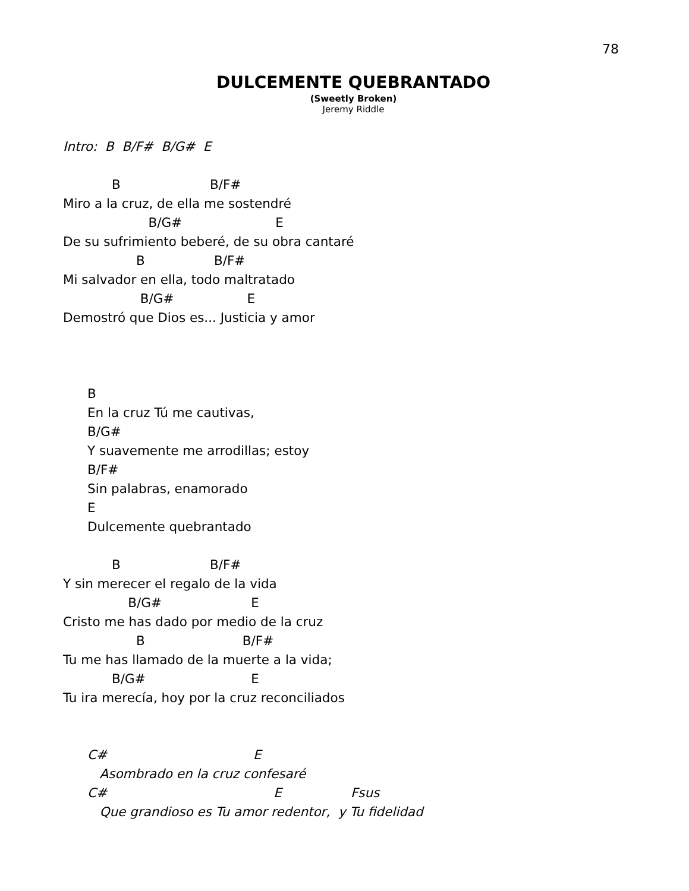78
DULCEMENTE QUEBRANTADO
(Sweetly Broken)
Jeremy Riddle
Intro: B B/F# B/G# E B B/F# Miro a la cruz, de ella me sostendré B/G# E De su sufrimiento beberé, de su obra cantaré B B/F# Mi salvador en ella, todo maltratado B/G# E Demostró que Dios es... Justicia y amor B En la cruz Tú me cautivas, B/G# Y suavemente me arrodillas; estoy B/F# Sin palabras, enamorado E Dulcemente quebrantado B B/F# Y sin merecer el regalo de la vida B/G# E Cristo me has dado por medio de la cruz B B/F# Tu me has llamado de la muerte a la vida; B/G# E Tu ira merecía, hoy por la cruz reconciliados C# E Asombrado en la cruz confesaré C# E Fsus Que grandioso es Tu amor redentor, y Tu fidelidad